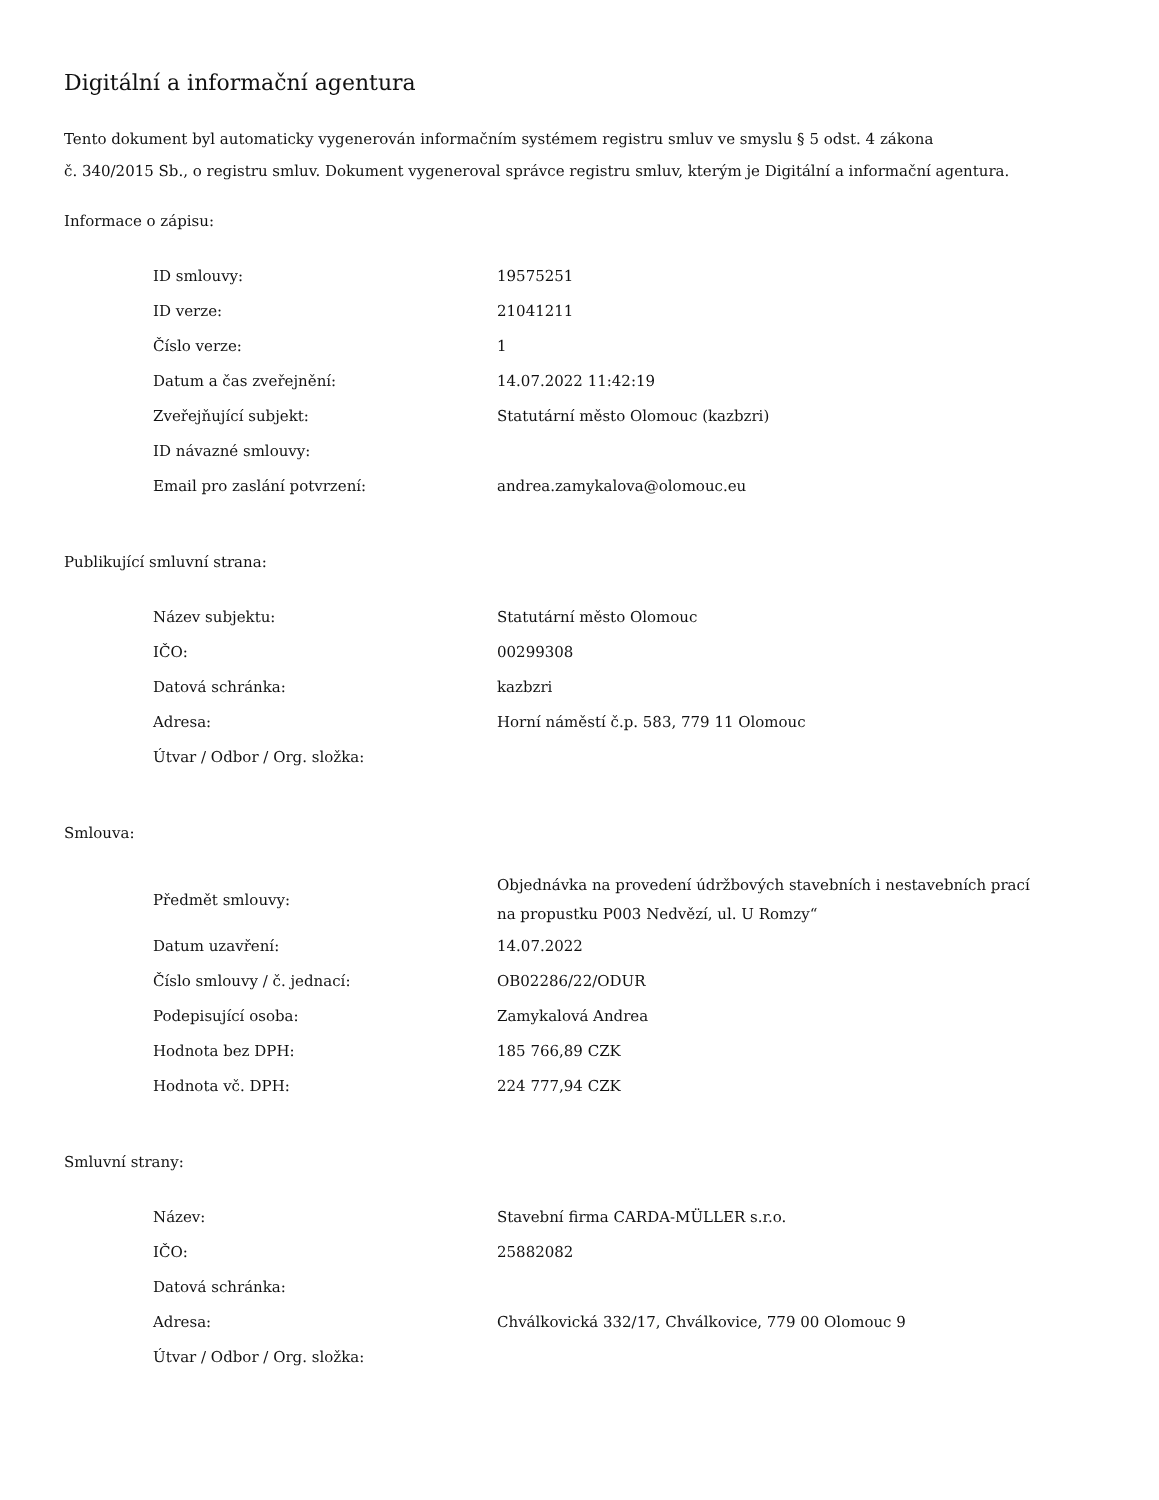Digitální a informační agentura
Tento dokument byl automaticky vygenerován informačním systémem registru smluv ve smyslu § 5 odst. 4 zákona
č. 340/2015 Sb., o registru smluv. Dokument vygeneroval správce registru smluv, kterým je Digitální a informační agentura.
Informace o zápisu:
| ID smlouvy: | 19575251 |
| ID verze: | 21041211 |
| Číslo verze: | 1 |
| Datum a čas zveřejnění: | 14.07.2022 11:42:19 |
| Zveřejňující subjekt: | Statutární město Olomouc (kazbzri) |
| ID návazné smlouvy: | |
| Email pro zaslání potvrzení: | andrea.zamykalova@olomouc.eu |
Publikující smluvní strana:
| Název subjektu: | Statutární město Olomouc |
| IČO: | 00299308 |
| Datová schránka: | kazbzri |
| Adresa: | Horní náměstí č.p. 583, 779 11 Olomouc |
| Útvar / Odbor / Org. složka: | |
Smlouva:
| Předmět smlouvy: | Objednávka na provedení údržbových stavebních i nestavebních prací na propustku P003 Nedvězí, ul. U Romzy“ |
| Datum uzavření: | 14.07.2022 |
| Číslo smlouvy / č. jednací: | OB02286/22/ODUR |
| Podepisující osoba: | Zamykalová Andrea |
| Hodnota bez DPH: | 185 766,89 CZK |
| Hodnota vč. DPH: | 224 777,94 CZK |
Smluvní strany:
| Název: | Stavební firma CARDA-MÜLLER s.r.o. |
| IČO: | 25882082 |
| Datová schránka: | |
| Adresa: | Chválkovická 332/17, Chválkovice, 779 00 Olomouc 9 |
| Útvar / Odbor / Org. složka: | |